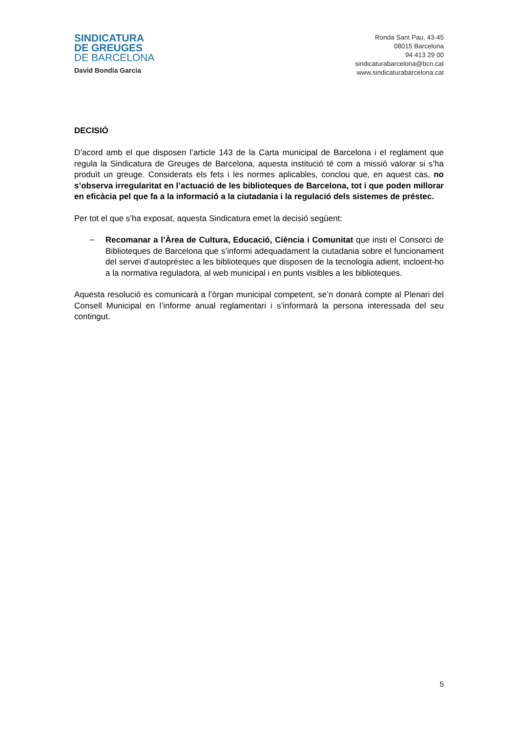SINDICATURA
DE GREUGES
DE BARCELONA
David Bondia Garcia
Ronda Sant Pau, 43-45
08015 Barcelona
94 413 29 00
sindicaturabarcelona@bcn.cat
www.sindicaturabarcelona.cat
DECISIÓ
D’acord amb el que disposen l’article 143 de la Carta municipal de Barcelona i el reglament que regula la Sindicatura de Greuges de Barcelona, aquesta institució té com a missió valorar si s’ha produït un greuge. Considerats els fets i les normes aplicables, conclou que, en aquest cas, no s’observa irregularitat en l’actuació de les biblioteques de Barcelona, tot i que poden millorar en eficàcia pel que fa a la informació a la ciutadania i la regulació dels sistemes de préstec.
Per tot el que s’ha exposat, aquesta Sindicatura emet la decisió següent:
–
Recomanar a l’Àrea de Cultura, Educació, Ciència i Comunitat que insti el Consorci de Biblioteques de Barcelona que s’informi adequadament la ciutadania sobre el funcionament del servei d’autopréstec a les biblioteques que disposen de la tecnologia adient, incloent-ho a la normativa reguladora, al web municipal i en punts visibles a les biblioteques.
Aquesta resolució es comunicarà a l’òrgan municipal competent, se’n donarà compte al Plenari del Consell Municipal en l’informe anual reglamentari i s’informarà la persona interessada del seu contingut.
5